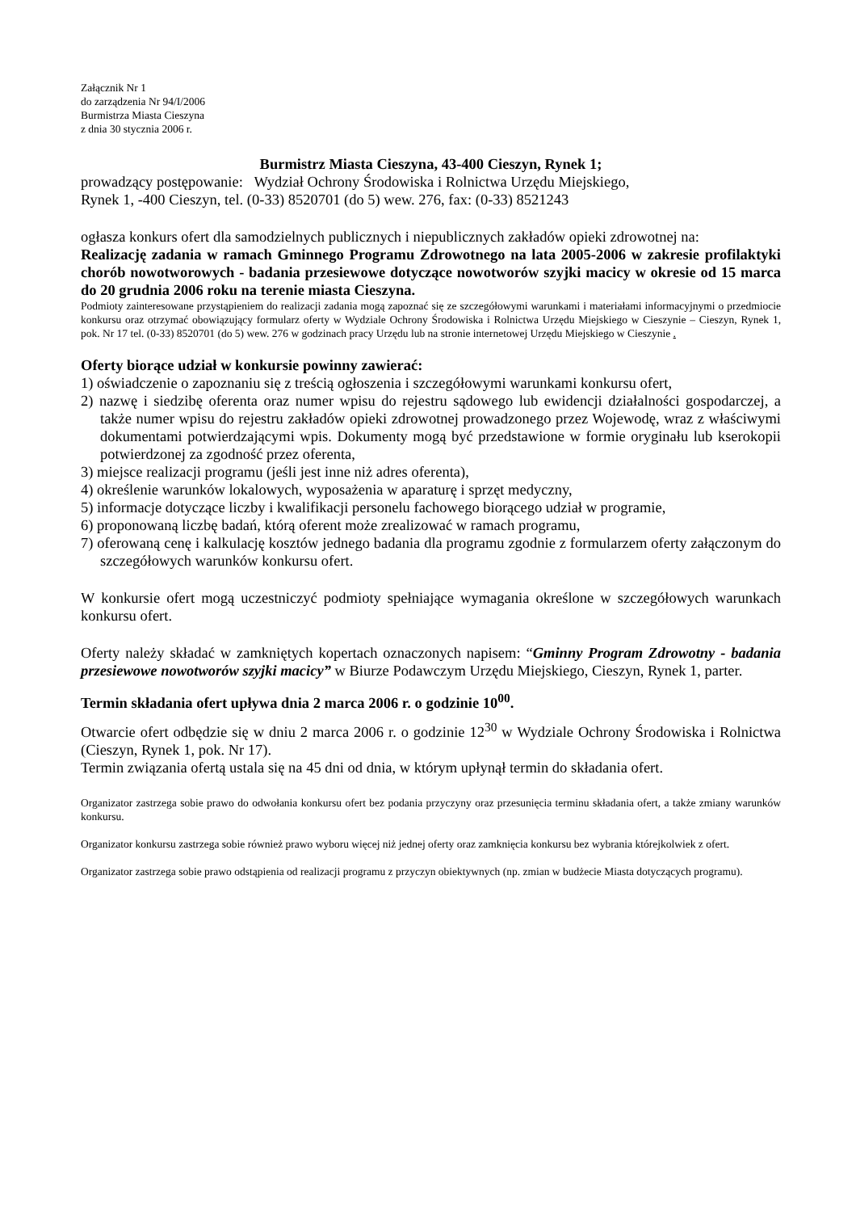Załącznik Nr 1
do zarządzenia Nr 94/I/2006
Burmistrza Miasta Cieszyna
z dnia 30 stycznia 2006 r.
Burmistrz Miasta Cieszyna, 43-400 Cieszyn, Rynek 1;
prowadzący postępowanie: Wydział Ochrony Środowiska i Rolnictwa Urzędu Miejskiego,
Rynek 1, -400 Cieszyn, tel. (0-33) 8520701 (do 5) wew. 276, fax: (0-33) 8521243
ogłasza konkurs ofert dla samodzielnych publicznych i niepublicznych zakładów opieki zdrowotnej na:
Realizację zadania w ramach Gminnego Programu Zdrowotnego na lata 2005-2006 w zakresie profilaktyki chorób nowotworowych - badania przesiewowe dotyczące nowotworów szyjki macicy w okresie od 15 marca do 20 grudnia 2006 roku na terenie miasta Cieszyna.
Podmioty zainteresowane przystąpieniem do realizacji zadania mogą zapoznać się ze szczegółowymi warunkami i materiałami informacyjnymi o przedmiocie konkursu oraz otrzymać obowiązujący formularz oferty w Wydziale Ochrony Środowiska i Rolnictwa Urzędu Miejskiego w Cieszynie – Cieszyn, Rynek 1, pok. Nr 17 tel. (0-33) 8520701 (do 5) wew. 276 w godzinach pracy Urzędu lub na stronie internetowej Urzędu Miejskiego w Cieszynie .
Oferty biorące udział w konkursie powinny zawierać:
1) oświadczenie o zapoznaniu się z treścią ogłoszenia i szczegółowymi warunkami konkursu ofert,
2) nazwę i siedzibę oferenta oraz numer wpisu do rejestru sądowego lub ewidencji działalności gospodarczej, a także numer wpisu do rejestru zakładów opieki zdrowotnej prowadzonego przez Wojewodę, wraz z właściwymi dokumentami potwierdzającymi wpis. Dokumenty mogą być przedstawione w formie oryginału lub kserokopii potwierdzonej za zgodność przez oferenta,
3) miejsce realizacji programu (jeśli jest inne niż adres oferenta),
4) określenie warunków lokalowych, wyposażenia w aparaturę i sprzęt medyczny,
5) informacje dotyczące liczby i kwalifikacji personelu fachowego biorącego udział w programie,
6) proponowaną liczbę badań, którą oferent może zrealizować w ramach programu,
7) oferowaną cenę i kalkulację kosztów jednego badania dla programu zgodnie z formularzem oferty załączonym do szczegółowych warunków konkursu ofert.
W konkursie ofert mogą uczestniczyć podmioty spełniające wymagania określone w szczegółowych warunkach konkursu ofert.
Oferty należy składać w zamkniętych kopertach oznaczonych napisem: “Gminny Program Zdrowotny - badania przesiewowe nowotworów szyjki macicy” w Biurze Podawczym Urzędu Miejskiego, Cieszyn, Rynek 1, parter.
Termin składania ofert upływa dnia 2 marca 2006 r. o godzinie 10<sup>00</sup>.
Otwarcie ofert odbędzie się w dniu 2 marca 2006 r. o godzinie 12<sup>30</sup> w Wydziale Ochrony Środowiska i Rolnictwa (Cieszyn, Rynek 1, pok. Nr 17).
Termin związania ofertą ustala się na 45 dni od dnia, w którym upłynął termin do składania ofert.
Organizator zastrzega sobie prawo do odwołania konkursu ofert bez podania przyczyny oraz przesunięcia terminu składania ofert, a także zmiany warunków konkursu.
Organizator konkursu zastrzega sobie również prawo wyboru więcej niż jednej oferty oraz zamknięcia konkursu bez wybrania którejkolwiek z ofert.
Organizator zastrzega sobie prawo odstąpienia od realizacji programu z przyczyn obiektywnych (np. zmian w budżecie Miasta dotyczących programu).